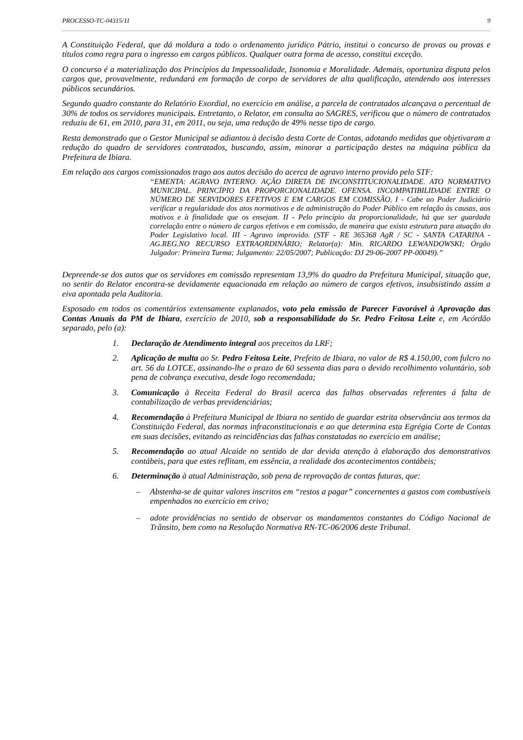PROCESSO-TC-04315/11 9
A Constituição Federal, que dá moldura a todo o ordenamento jurídico Pátrio, institui o concurso de provas ou provas e títulos como regra para o ingresso em cargos públicos. Qualquer outra forma de acesso, constitui exceção.
O concurso é a materialização dos Princípios da Impessoalidade, Isonomia e Moralidade. Ademais, oportuniza disputa pelos cargos que, provavelmente, redundará em formação de corpo de servidores de alta qualificação, atendendo aos interesses públicos secundários.
Segundo quadro constante do Relatório Exordial, no exercício em análise, a parcela de contratados alcançava o percentual de 30% de todos os servidores municipais. Entretanto, o Relator, em consulta ao SAGRES, verificou que o número de contratados reduziu de 61, em 2010, para 31, em 2011, ou seja, uma redução de 49% nesse tipo de cargo.
Resta demonstrado que o Gestor Municipal se adiantou à decisão desta Corte de Contas, adotando medidas que objetivaram a redução do quadro de servidores contratados, buscando, assim, minorar a participação destes na máquina pública da Prefeitura de Ibiara.
Em relação aos cargos comissionados trago aos autos decisão do acerca de agravo interno provido pelo STF:
“EMENTA: AGRAVO INTERNO. AÇÃO DIRETA DE INCONSTITUCIONALIDADE. ATO NORMATIVO MUNICIPAL. PRINCÍPIO DA PROPORCIONALIDADE. OFENSA. INCOMPATIBILIDADE ENTRE O NÚMERO DE SERVIDORES EFETIVOS E EM CARGOS EM COMISSÃO. I - Cabe ao Poder Judiciário verificar a regularidade dos atos normativos e de administração do Poder Público em relação às causas, aos motivos e à finalidade que os ensejam. II - Pelo princípio da proporcionalidade, há que ser guardada correlação entre o número de cargos efetivos e em comissão, de maneira que exista estrutura para atuação do Poder Legislativo local. III - Agravo improvido. (STF - RE 365368 AgR / SC - SANTA CATARINA - AG.REG.NO RECURSO EXTRAORDINÁRIO; Relator(a): Min. RICARDO LEWANDOWSKI; Órgão Julgador: Primeira Turma; Julgamento: 22/05/2007; Publicação: DJ 29-06-2007 PP-00049).”
Depreende-se dos autos que os servidores em comissão representam 13,9% do quadro da Prefeitura Municipal, situação que, no sentir do Relator encontra-se devidamente equacionada em relação ao número de cargos efetivos, insubsistindo assim a eiva apontada pela Auditoria.
Esposado em todos os comentários extensamente explanados, voto pela emissão de Parecer Favorável à Aprovação das Contas Anuais da PM de Ibiara, exercício de 2010, sob a responsabilidade do Sr. Pedro Feitosa Leite e, em Acórdão separado, pelo (a):
1. Declaração de Atendimento integral aos preceitos da LRF;
2. Aplicação de multa ao Sr. Pedro Feitosa Leite, Prefeito de Ibiara, no valor de R$ 4.150,00, com fulcro no art. 56 da LOTCE, assinando-lhe o prazo de 60 sessenta dias para o devido recolhimento voluntário, sob pena de cobrança executiva, desde logo recomendada;
3. Comunicação à Receita Federal do Brasil acerca das falhas observadas referentes á falta de contabilização de verbas previdenciárias;
4. Recomendação à Prefeitura Municipal de Ibiara no sentido de guardar estrita observância aos termos da Constituição Federal, das normas infraconstitucionais e ao que determina esta Egrégia Corte de Contas em suas decisões, evitando as reincidências das falhas constatadas no exercício em análise;
5. Recomendação ao atual Alcaide no sentido de dar devida atenção à elaboração dos demonstrativos contábeis, para que estes reflitam, em essência, a realidade dos acontecimentos contábeis;
6. Determinação à atual Administração, sob pena de reprovação de contas futuras, que:
– Abstenha-se de quitar valores inscritos em “restos a pagar” concernentes a gastos com combustíveis empenhados no exercício em crivo;
– adote providências no sentido de observar os mandamentos constantes do Código Nacional de Trânsito, bem como na Resolução Normativa RN-TC-06/2006 deste Tribunal.